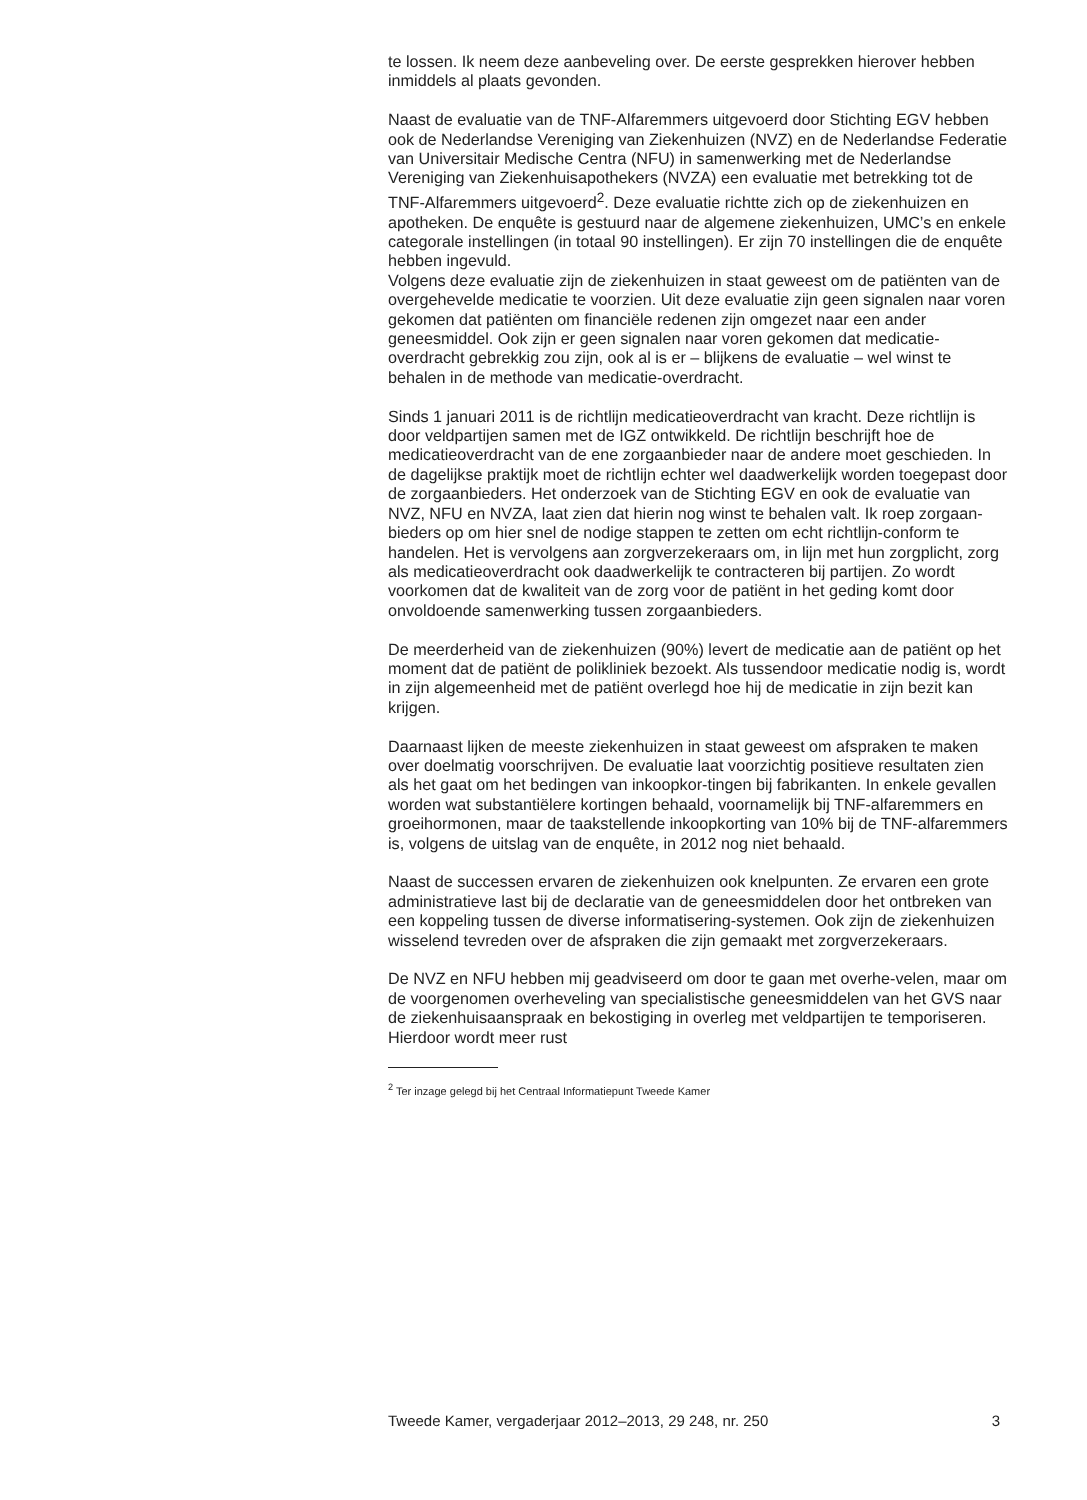te lossen. Ik neem deze aanbeveling over. De eerste gesprekken hierover hebben inmiddels al plaats gevonden.
Naast de evaluatie van de TNF-Alfaremmers uitgevoerd door Stichting EGV hebben ook de Nederlandse Vereniging van Ziekenhuizen (NVZ) en de Nederlandse Federatie van Universitair Medische Centra (NFU) in samenwerking met de Nederlandse Vereniging van Ziekenhuisapothekers (NVZA) een evaluatie met betrekking tot de TNF-Alfaremmers uitgevoerd<sup>2</sup>. Deze evaluatie richtte zich op de ziekenhuizen en apotheken. De enquête is gestuurd naar de algemene ziekenhuizen, UMC’s en enkele categorale instellingen (in totaal 90 instellingen). Er zijn 70 instellingen die de enquête hebben ingevuld.
Volgens deze evaluatie zijn de ziekenhuizen in staat geweest om de patiënten van de overgehevelde medicatie te voorzien. Uit deze evaluatie zijn geen signalen naar voren gekomen dat patiënten om financiële redenen zijn omgezet naar een ander geneesmiddel. Ook zijn er geen signalen naar voren gekomen dat medicatie-overdracht gebrekkig zou zijn, ook al is er – blijkens de evaluatie – wel winst te behalen in de methode van medicatie-overdracht.
Sinds 1 januari 2011 is de richtlijn medicatieoverdracht van kracht. Deze richtlijn is door veldpartijen samen met de IGZ ontwikkeld. De richtlijn beschrijft hoe de medicatieoverdracht van de ene zorgaanbieder naar de andere moet geschieden. In de dagelijkse praktijk moet de richtlijn echter wel daadwerkelijk worden toegepast door de zorgaanbieders. Het onderzoek van de Stichting EGV en ook de evaluatie van NVZ, NFU en NVZA, laat zien dat hierin nog winst te behalen valt. Ik roep zorgaan-bieders op om hier snel de nodige stappen te zetten om echt richtlijn-conform te handelen. Het is vervolgens aan zorgverzekeraars om, in lijn met hun zorgplicht, zorg als medicatieoverdracht ook daadwerkelijk te contracteren bij partijen. Zo wordt voorkomen dat de kwaliteit van de zorg voor de patiënt in het geding komt door onvoldoende samenwerking tussen zorgaanbieders.
De meerderheid van de ziekenhuizen (90%) levert de medicatie aan de patiënt op het moment dat de patiënt de polikliniek bezoekt. Als tussendoor medicatie nodig is, wordt in zijn algemeenheid met de patiënt overlegd hoe hij de medicatie in zijn bezit kan krijgen.
Daarnaast lijken de meeste ziekenhuizen in staat geweest om afspraken te maken over doelmatig voorschrijven. De evaluatie laat voorzichtig positieve resultaten zien als het gaat om het bedingen van inkoopkor-tingen bij fabrikanten. In enkele gevallen worden wat substantiëlere kortingen behaald, voornamelijk bij TNF-alfaremmers en groeihormonen, maar de taakstellende inkoopkorting van 10% bij de TNF-alfaremmers is, volgens de uitslag van de enquête, in 2012 nog niet behaald.
Naast de successen ervaren de ziekenhuizen ook knelpunten. Ze ervaren een grote administratieve last bij de declaratie van de geneesmiddelen door het ontbreken van een koppeling tussen de diverse informatisering-systemen. Ook zijn de ziekenhuizen wisselend tevreden over de afspraken die zijn gemaakt met zorgverzekeraars.
De NVZ en NFU hebben mij geadviseerd om door te gaan met overhe-velen, maar om de voorgenomen overheveling van specialistische geneesmiddelen van het GVS naar de ziekenhuisaanspraak en bekostiging in overleg met veldpartijen te temporiseren. Hierdoor wordt meer rust
<sup>2</sup> Ter inzage gelegd bij het Centraal Informatiepunt Tweede Kamer
Tweede Kamer, vergaderjaar 2012–2013, 29 248, nr. 250 3